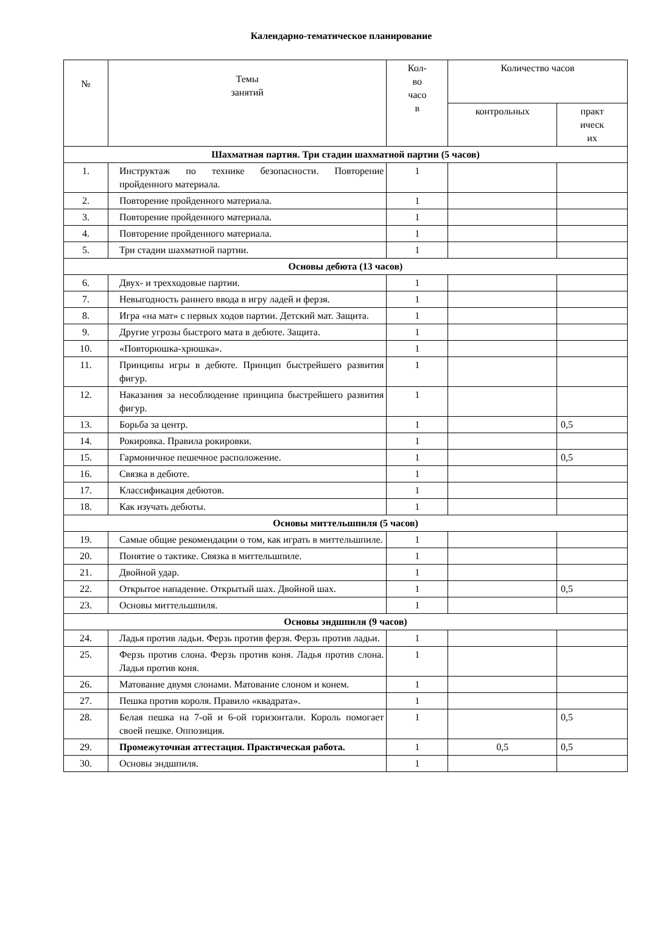Календарно-тематическое планирование
| № | Темы занятий | Кол- во часо в | Количество часов | |
| --- | --- | --- | --- | --- |
| | | | контрольных | практ ическ их |
| Шахматная партия. Три стадии шахматной партии (5 часов) | | | | |
| 1. | Инструктаж по технике безопасности. Повторение пройденного материала. | 1 | | |
| 2. | Повторение пройденного материала. | 1 | | |
| 3. | Повторение пройденного материала. | 1 | | |
| 4. | Повторение пройденного материала. | 1 | | |
| 5. | Три стадии шахматной партии. | 1 | | |
| Основы дебюта (13 часов) | | | | |
| 6. | Двух- и трехходовые партии. | 1 | | |
| 7. | Невыгодность раннего ввода в игру ладей и ферзя. | 1 | | |
| 8. | Игра «на мат» с первых ходов партии. Детский мат. Защита. | 1 | | |
| 9. | Другие угрозы быстрого мата в дебюте. Защита. | 1 | | |
| 10. | «Повторюшка-хрюшка». | 1 | | |
| 11. | Принципы игры в дебюте. Принцип быстрейшего развития фигур. | 1 | | |
| 12. | Наказания за несоблюдение принципа быстрейшего развития фигур. | 1 | | |
| 13. | Борьба за центр. | 1 | | 0,5 |
| 14. | Рокировка. Правила рокировки. | 1 | | |
| 15. | Гармоничное пешечное расположение. | 1 | | 0,5 |
| 16. | Связка в дебюте. | 1 | | |
| 17. | Классификация дебютов. | 1 | | |
| 18. | Как изучать дебюты. | 1 | | |
| Основы миттельшпиля (5 часов) | | | | |
| 19. | Самые общие рекомендации о том, как играть в миттельшпиле. | 1 | | |
| 20. | Понятие о тактике. Связка в миттельшпиле. | 1 | | |
| 21. | Двойной удар. | 1 | | |
| 22. | Открытое нападение. Открытый шах. Двойной шах. | 1 | | 0,5 |
| 23. | Основы миттельшпиля. | 1 | | |
| Основы эндшпиля (9 часов) | | | | |
| 24. | Ладья против ладьи. Ферзь против ферзя. Ферзь против ладьи. | 1 | | |
| 25. | Ферзь против слона. Ферзь против коня. Ладья против слона. Ладья против коня. | 1 | | |
| 26. | Матование двумя слонами. Матование слоном и конем. | 1 | | |
| 27. | Пешка против короля. Правило «квадрата». | 1 | | |
| 28. | Белая пешка на 7-ой и 6-ой горизонтали. Король помогает своей пешке. Оппозиция. | 1 | | 0,5 |
| 29. | Промежуточная аттестация. Практическая работа. | 1 | 0,5 | 0,5 |
| 30. | Основы эндшпиля. | 1 | | |